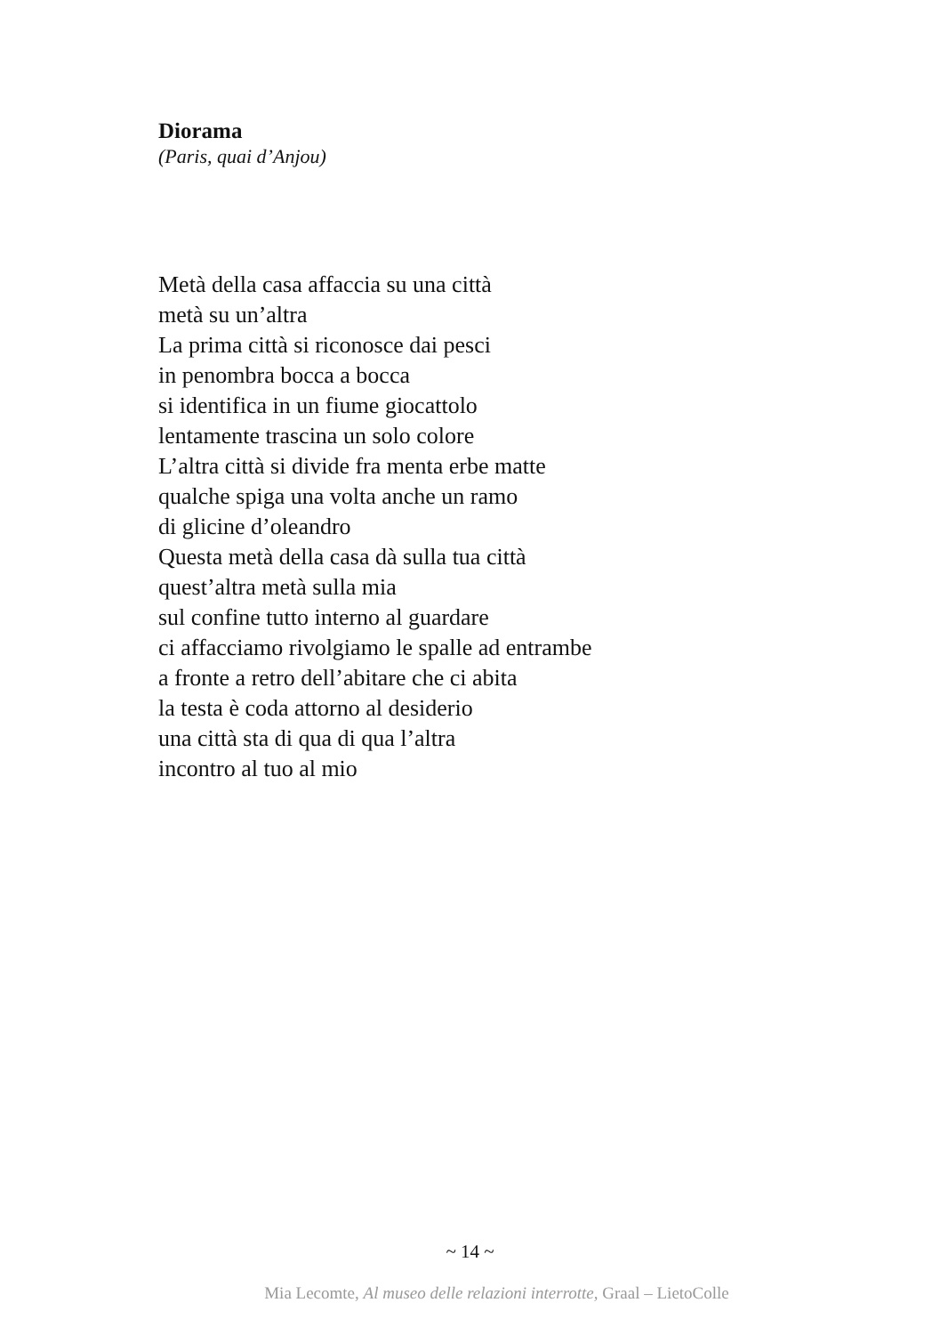Diorama
(Paris, quai d’Anjou)
Metà della casa affaccia su una città
metà su un’altra
La prima città si riconosce dai pesci
in penombra bocca a bocca
si identifica in un fiume giocattolo
lentamente trascina un solo colore
L’altra città si divide fra menta erbe matte
qualche spiga una volta anche un ramo
di glicine d’oleandro
Questa metà della casa dà sulla tua città
quest’altra metà sulla mia
sul confine tutto interno al guardare
ci affacciamo rivolgiamo le spalle ad entrambe
a fronte a retro dell’abitare che ci abita
la testa è coda attorno al desiderio
una città sta di qua di qua l’altra
incontro al tuo al mio
~ 14 ~
Mia Lecomte, Al museo delle relazioni interrotte, Graal – LietoColle